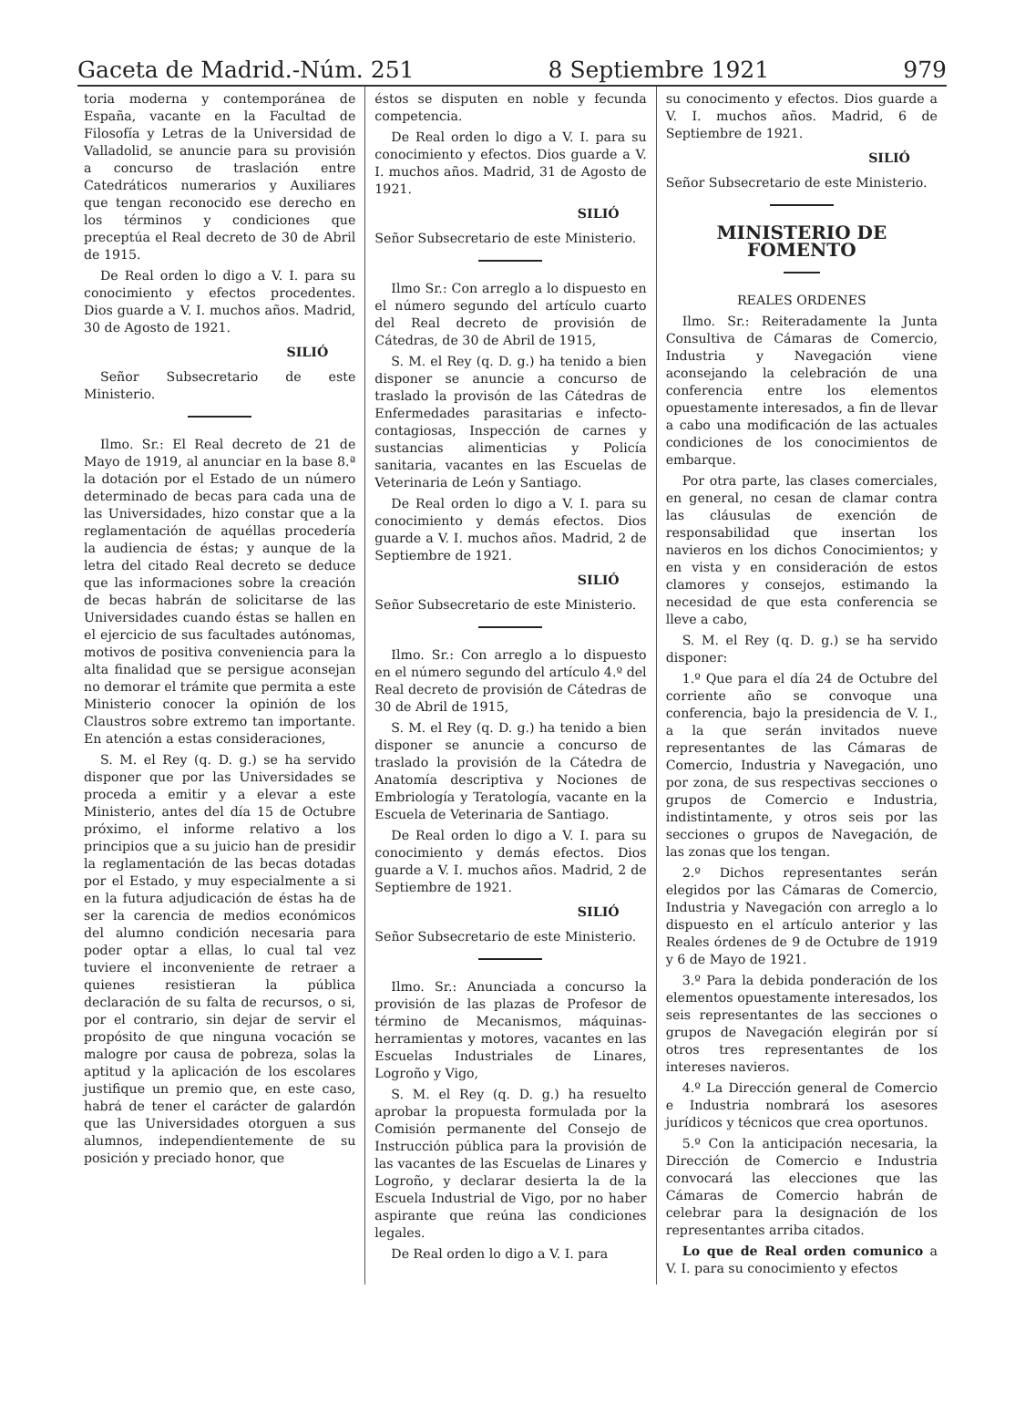Gaceta de Madrid.-Núm. 251 8 Septiembre 1921 979
toria moderna y contemporánea de España, vacante en la Facultad de Filosofía y Letras de la Universidad de Valladolid, se anuncie para su provisión a concurso de traslación entre Catedráticos numerarios y Auxiliares que tengan reconocido ese derecho en los términos y condiciones que preceptúa el Real decreto de 30 de Abril de 1915.
De Real orden lo digo a V. I. para su conocimiento y efectos procedentes. Dios guarde a V. I. muchos años. Madrid, 30 de Agosto de 1921.
SILIÓ
Señor Subsecretario de este Ministerio.
Ilmo. Sr.: El Real decreto de 21 de Mayo de 1919, al anunciar en la base 8.ª la dotación por el Estado de un número determinado de becas para cada una de las Universidades, hizo constar que a la reglamentación de aquéllas procedería la audiencia de éstas; y aunque de la letra del citado Real decreto se deduce que las informaciones sobre la creación de becas habrán de solicitarse de las Universidades cuando éstas se hallen en el ejercicio de sus facultades autónomas, motivos de positiva conveniencia para la alta finalidad que se persigue aconsejan no demorar el trámite que permita a este Ministerio conocer la opinión de los Claustros sobre extremo tan importante. En atención a estas consideraciones,
S. M. el Rey (q. D. g.) se ha servido disponer que por las Universidades se proceda a emitir y a elevar a este Ministerio, antes del día 15 de Octubre próximo, el informe relativo a los principios que a su juicio han de presidir la reglamentación de las becas dotadas por el Estado, y muy especialmente a si en la futura adjudicación de éstas ha de ser la carencia de medios económicos del alumno condición necesaria para poder optar a ellas, lo cual tal vez tuviere el inconveniente de retraer a quienes resistieran la pública declaración de su falta de recursos, o si, por el contrario, sin dejar de servir el propósito de que ninguna vocación se malogre por causa de pobreza, solas la aptitud y la aplicación de los escolares justifique un premio que, en este caso, habrá de tener el carácter de galardón que las Universidades otorguen a sus alumnos, independientemente de su posición y preciado honor, que
éstos se disputen en noble y fecunda competencia.
De Real orden lo digo a V. I. para su conocimiento y efectos. Dios guarde a V. I. muchos años. Madrid, 31 de Agosto de 1921.
SILIÓ
Señor Subsecretario de este Ministerio.
Ilmo Sr.: Con arreglo a lo dispuesto en el número segundo del artículo cuarto del Real decreto de provisión de Cátedras, de 30 de Abril de 1915,
S. M. el Rey (q. D. g.) ha tenido a bien disponer se anuncie a concurso de traslado la provisón de las Cátedras de Enfermedades parasitarias e infecto-contagiosas, Inspección de carnes y sustancias alimenticias y Policía sanitaria, vacantes en las Escuelas de Veterinaria de León y Santiago.
De Real orden lo digo a V. I. para su conocimiento y demás efectos. Dios guarde a V. I. muchos años. Madrid, 2 de Septiembre de 1921.
SILIÓ
Señor Subsecretario de este Ministerio.
Ilmo. Sr.: Con arreglo a lo dispuesto en el número segundo del artículo 4.º del Real decreto de provisión de Cátedras de 30 de Abril de 1915,
S. M. el Rey (q. D. g.) ha tenido a bien disponer se anuncie a concurso de traslado la provisión de la Cátedra de Anatomía descriptiva y Nociones de Embriología y Teratología, vacante en la Escuela de Veterinaria de Santiago.
De Real orden lo digo a V. I. para su conocimiento y demás efectos. Dios guarde a V. I. muchos años. Madrid, 2 de Septiembre de 1921.
SILIÓ
Señor Subsecretario de este Ministerio.
Ilmo. Sr.: Anunciada a concurso la provisión de las plazas de Profesor de término de Mecanismos, máquinas-herramientas y motores, vacantes en las Escuelas Industriales de Linares, Logroño y Vigo,
S. M. el Rey (q. D. g.) ha resuelto aprobar la propuesta formulada por la Comisión permanente del Consejo de Instrucción pública para la provisión de las vacantes de las Escuelas de Linares y Logroño, y declarar desierta la de la Escuela Industrial de Vigo, por no haber aspirante que reúna las condiciones legales.
De Real orden lo digo a V. I. para
su conocimento y efectos. Dios guarde a V. I. muchos años. Madrid, 6 de Septiembre de 1921.
SILIÓ
Señor Subsecretario de este Ministerio.
MINISTERIO DE FOMENTO
REALES ORDENES
Ilmo. Sr.: Reiteradamente la Junta Consultiva de Cámaras de Comercio, Industria y Navegación viene aconsejando la celebración de una conferencia entre los elementos opuestamente interesados, a fin de llevar a cabo una modificación de las actuales condiciones de los conocimientos de embarque.
Por otra parte, las clases comerciales, en general, no cesan de clamar contra las cláusulas de exención de responsabilidad que insertan los navieros en los dichos Conocimientos; y en vista y en consideración de estos clamores y consejos, estimando la necesidad de que esta conferencia se lleve a cabo,
S. M. el Rey (q. D. g.) se ha servido disponer:
1.º Que para el día 24 de Octubre del corriente año se convoque una conferencia, bajo la presidencia de V. I., a la que serán invitados nueve representantes de las Cámaras de Comercio, Industria y Navegación, uno por zona, de sus respectivas secciones o grupos de Comercio e Industria, indistintamente, y otros seis por las secciones o grupos de Navegación, de las zonas que los tengan.
2.º Dichos representantes serán elegidos por las Cámaras de Comercio, Industria y Navegación con arreglo a lo dispuesto en el artículo anterior y las Reales órdenes de 9 de Octubre de 1919 y 6 de Mayo de 1921.
3.º Para la debida ponderación de los elementos opuestamente interesados, los seis representantes de las secciones o grupos de Navegación elegirán por sí otros tres representantes de los intereses navieros.
4.º La Dirección general de Comercio e Industria nombrará los asesores jurídicos y técnicos que crea oportunos.
5.º Con la anticipación necesaria, la Dirección de Comercio e Industria convocará las elecciones que las Cámaras de Comercio habrán de celebrar para la designación de los representantes arriba citados.
Lo que de Real orden comunico a V. I. para su conocimiento y efectos